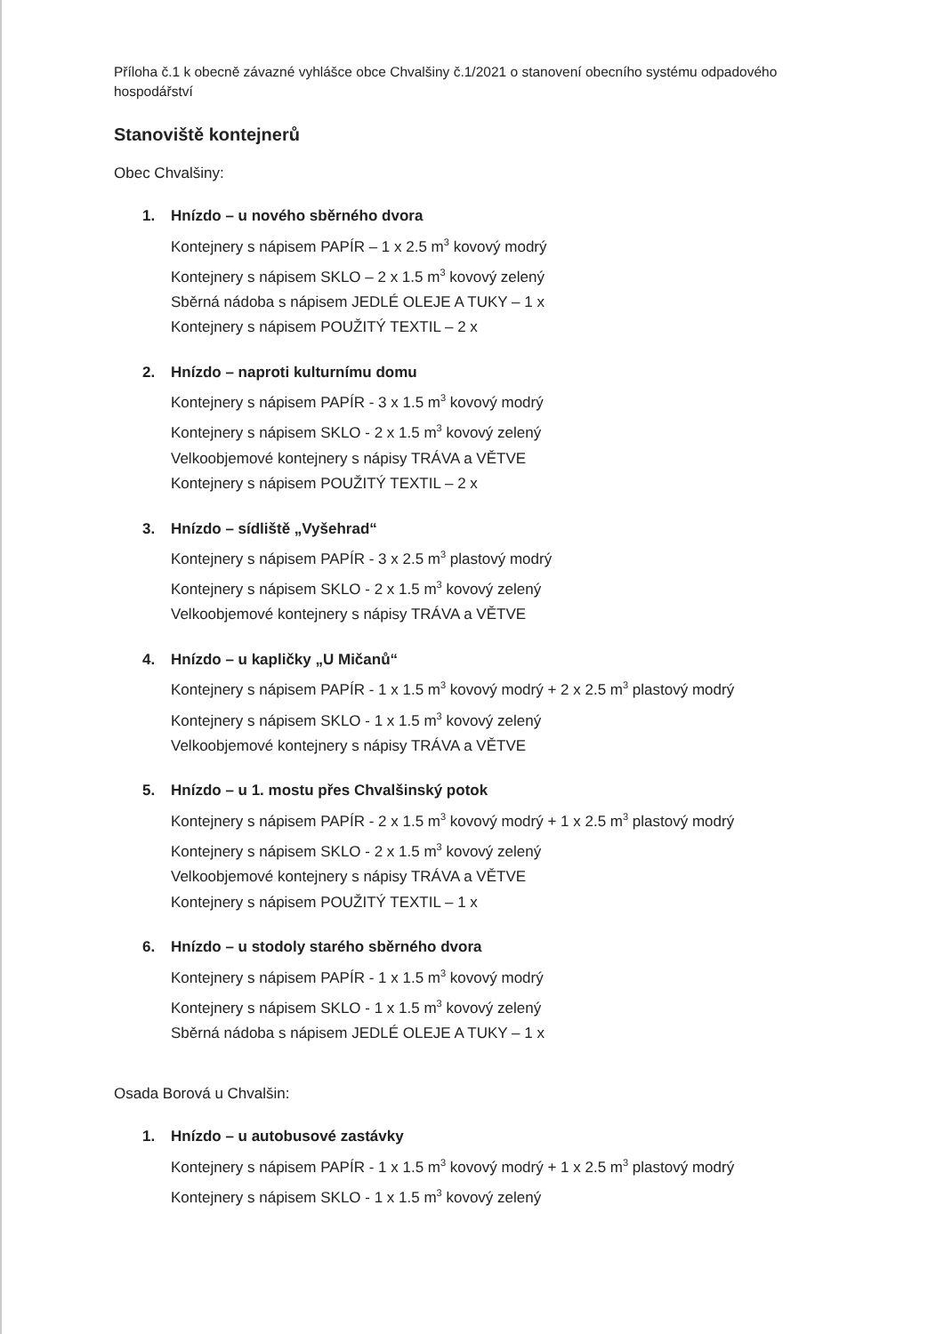Příloha č.1 k obecně závazné vyhlášce obce Chvalšiny č.1/2021 o stanovení obecního systému odpadového hospodářství
Stanoviště kontejnerů
Obec Chvalšiny:
1. Hnízdo – u nového sběrného dvora
Kontejnery s nápisem PAPÍR – 1 x 2.5 m<sup>3</sup> kovový modrý
Kontejnery s nápisem SKLO – 2 x 1.5 m<sup>3</sup> kovový zelený
Sběrná nádoba s nápisem JEDLÉ OLEJE A TUKY – 1 x
Kontejnery s nápisem POUŽITÝ TEXTIL – 2 x
2. Hnízdo – naproti kulturnímu domu
Kontejnery s nápisem PAPÍR - 3 x 1.5 m<sup>3</sup> kovový modrý
Kontejnery s nápisem SKLO - 2 x 1.5 m<sup>3</sup> kovový zelený
Velkoobjemové kontejnery s nápisy TRÁVA a VĚTVE
Kontejnery s nápisem POUŽITÝ TEXTIL – 2 x
3. Hnízdo – sídliště „Vyšehrad“
Kontejnery s nápisem PAPÍR - 3 x 2.5 m<sup>3</sup> plastový modrý
Kontejnery s nápisem SKLO - 2 x 1.5 m<sup>3</sup> kovový zelený
Velkoobjemové kontejnery s nápisy TRÁVA a VĚTVE
4. Hnízdo – u kapličky „U Mičanů“
Kontejnery s nápisem PAPÍR - 1 x 1.5 m<sup>3</sup> kovový modrý + 2 x 2.5 m<sup>3</sup> plastový modrý
Kontejnery s nápisem SKLO - 1 x 1.5 m<sup>3</sup> kovový zelený
Velkoobjemové kontejnery s nápisy TRÁVA a VĚTVE
5. Hnízdo – u 1. mostu přes Chvalšinský potok
Kontejnery s nápisem PAPÍR - 2 x 1.5 m<sup>3</sup> kovový modrý + 1 x 2.5 m<sup>3</sup> plastový modrý
Kontejnery s nápisem SKLO - 2 x 1.5 m<sup>3</sup> kovový zelený
Velkoobjemové kontejnery s nápisy TRÁVA a VĚTVE
Kontejnery s nápisem POUŽITÝ TEXTIL – 1 x
6. Hnízdo – u stodoly starého sběrného dvora
Kontejnery s nápisem PAPÍR - 1 x 1.5 m<sup>3</sup> kovový modrý
Kontejnery s nápisem SKLO - 1 x 1.5 m<sup>3</sup> kovový zelený
Sběrná nádoba s nápisem JEDLÉ OLEJE A TUKY – 1 x
Osada Borová u Chvalšin:
1. Hnízdo – u autobusové zastávky
Kontejnery s nápisem PAPÍR - 1 x 1.5 m<sup>3</sup> kovový modrý + 1 x 2.5 m<sup>3</sup> plastový modrý
Kontejnery s nápisem SKLO - 1 x 1.5 m<sup>3</sup> kovový zelený